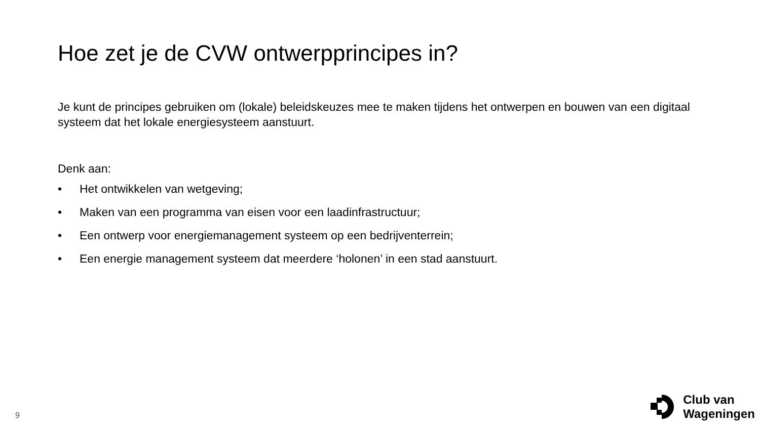Hoe zet je de CVW ontwerpprincipes in?
Je kunt de principes gebruiken om (lokale) beleidskeuzes mee te maken tijdens het ontwerpen en bouwen van een digitaal systeem dat het lokale energiesysteem aanstuurt.
Denk aan:
• Het ontwikkelen van wetgeving;
• Maken van een programma van eisen voor een laadinfrastructuur;
• Een ontwerp voor energiemanagement systeem op een bedrijventerrein;
• Een energie management systeem dat meerdere ‘holonen’ in een stad aanstuurt.
9
Club van
Wageningen